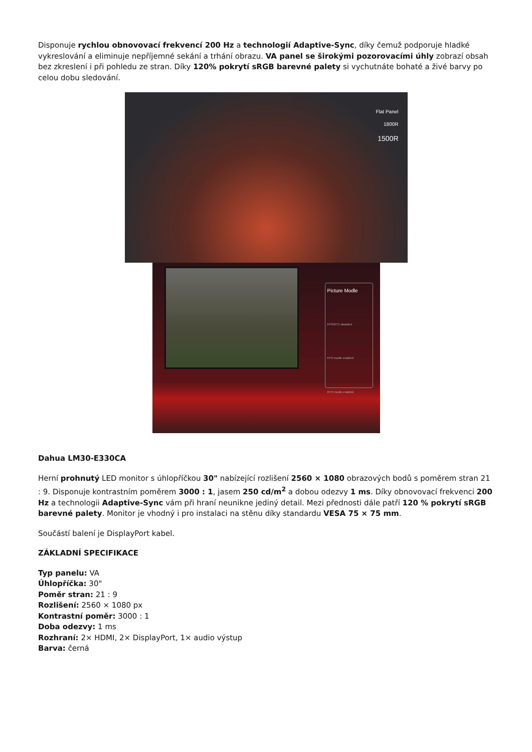Disponuje rychlou obnovovací frekvencí 200 Hz a technologií Adaptive-Sync, díky čemuž podporuje hladké vykreslování a eliminuje nepříjemné sekání a trhání obrazu. VA panel se širokými pozorovacími úhly zobrazí obsah bez zkreslení i při pohledu ze stran. Díky 120% pokrytí sRGB barevné palety si vychutnáte bohaté a živé barvy po celou dobu sledování.
Flat Panel
1800R
1500R
Picture Modle
FPS/RTS disabled
FPS modle enabled
RTS modle enabled
Dahua LM30-E330CA
Herní prohnutý LED monitor s úhlopříčkou 30" nabízející rozlišení 2560 × 1080 obrazových bodů s poměrem stran 21 : 9. Disponuje kontrastním poměrem 3000 : 1, jasem 250 cd/m<sup>2</sup> a dobou odezvy 1 ms. Díky obnovovací frekvenci 200 Hz a technologii Adaptive-Sync vám při hraní neunikne jediný detail. Mezi přednosti dále patří 120 % pokrytí sRGB barevné palety. Monitor je vhodný i pro instalaci na stěnu díky standardu VESA 75 × 75 mm.
Součástí balení je DisplayPort kabel.
ZÁKLADNÍ SPECIFIKACE
Typ panelu: VA
Úhlopříčka: 30"
Poměr stran: 21 : 9
Rozlišení: 2560 × 1080 px
Kontrastní poměr: 3000 : 1
Doba odezvy: 1 ms
Rozhraní: 2× HDMI, 2× DisplayPort, 1× audio výstup
Barva: černá